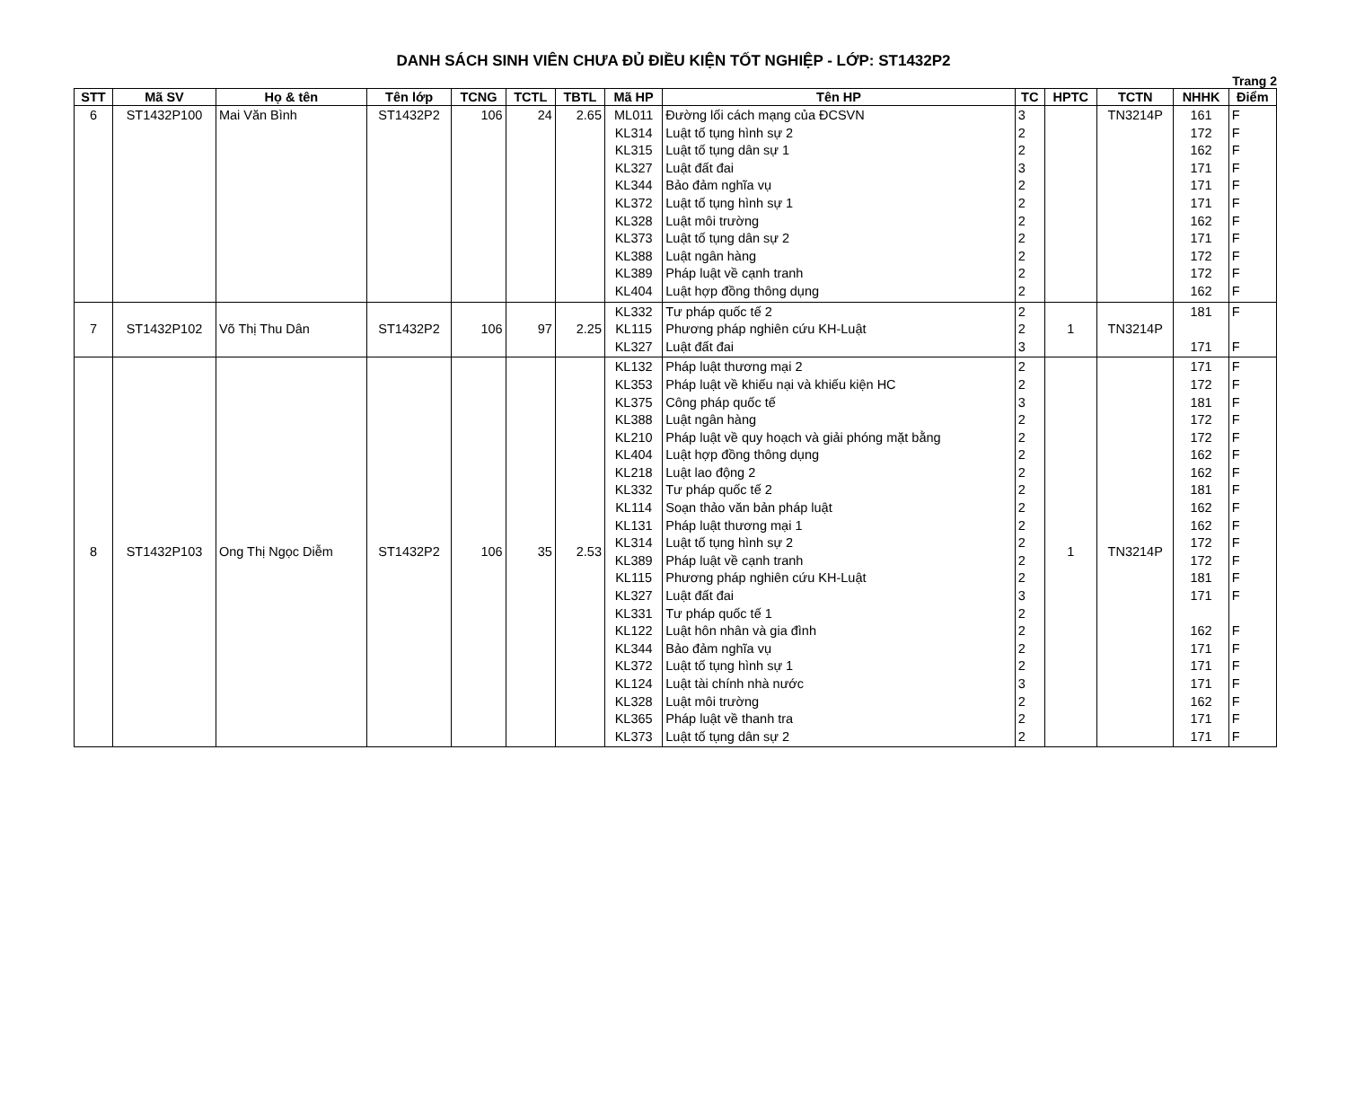DANH SÁCH SINH VIÊN CHƯA ĐỦ ĐIỀU KIỆN TỐT NGHIỆP - LỚP: ST1432P2
Trang 2
| STT | Mã SV | Họ & tên | Tên lớp | TCNG | TCTL | TBTL | Mã HP | Tên HP | TC | HPTC | TCTN | NHHK | Điểm |
| --- | --- | --- | --- | --- | --- | --- | --- | --- | --- | --- | --- | --- | --- |
| 6 | ST1432P100 | Mai Văn Bình | ST1432P2 | 106 | 24 | 2.65 | ML011 KL314 KL315 KL327 KL344 KL372 KL328 KL373 KL388 KL389 KL404 | Đường lối cách mạng của ĐCSVN Luật tố tụng hình sự 2 Luật tố tụng dân sự 1 Luật đất đai Bảo đảm nghĩa vụ Luật tố tụng hình sự 1 Luật môi trường Luật tố tụng dân sự 2 Luật ngân hàng Pháp luật về cạnh tranh Luật hợp đồng thông dụng | 3 2 2 3 2 2 2 2 2 2 2 | | TN3214P | 161 172 162 171 171 171 162 171 172 172 162 | F F F F F F F F F F F |
| 7 | ST1432P102 | Võ Thị Thu Dân | ST1432P2 | 106 | 97 | 2.25 | KL332 KL115 KL327 | Tư pháp quốc tế 2 Phương pháp nghiên cứu KH-Luật Luật đất đai | 2 2 3 | 1 | TN3214P | 181 171 | F F |
| 8 | ST1432P103 | Ong Thị Ngọc Diễm | ST1432P2 | 106 | 35 | 2.53 | KL132 KL353 KL375 KL388 KL210 KL404 KL218 KL332 KL114 KL131 KL314 KL389 KL115 KL327 KL331 KL122 KL344 KL372 KL124 KL328 KL365 KL373 | Pháp luật thương mại 2 Pháp luật về khiếu nại và khiếu kiện HC Công pháp quốc tế Luật ngân hàng Pháp luật về quy hoạch và giải phóng mặt bằng Luật hợp đồng thông dụng Luật lao động 2 Tư pháp quốc tế 2 Soạn thảo văn bản pháp luật Pháp luật thương mại 1 Luật tố tụng hình sự 2 Pháp luật về cạnh tranh Phương pháp nghiên cứu KH-Luật Luật đất đai Tư pháp quốc tế 1 Luật hôn nhân và gia đình Bảo đảm nghĩa vụ Luật tố tụng hình sự 1 Luật tài chính nhà nước Luật môi trường Pháp luật về thanh tra Luật tố tụng dân sự 2 | 2 2 3 2 2 2 2 2 2 2 2 2 2 3 2 2 2 2 3 2 2 2 | 1 | TN3214P | 171 172 181 172 172 162 162 181 162 162 172 172 181 171 162 171 171 171 162 171 171 | F F F F F F F F F F F F F F F F F F F F F |